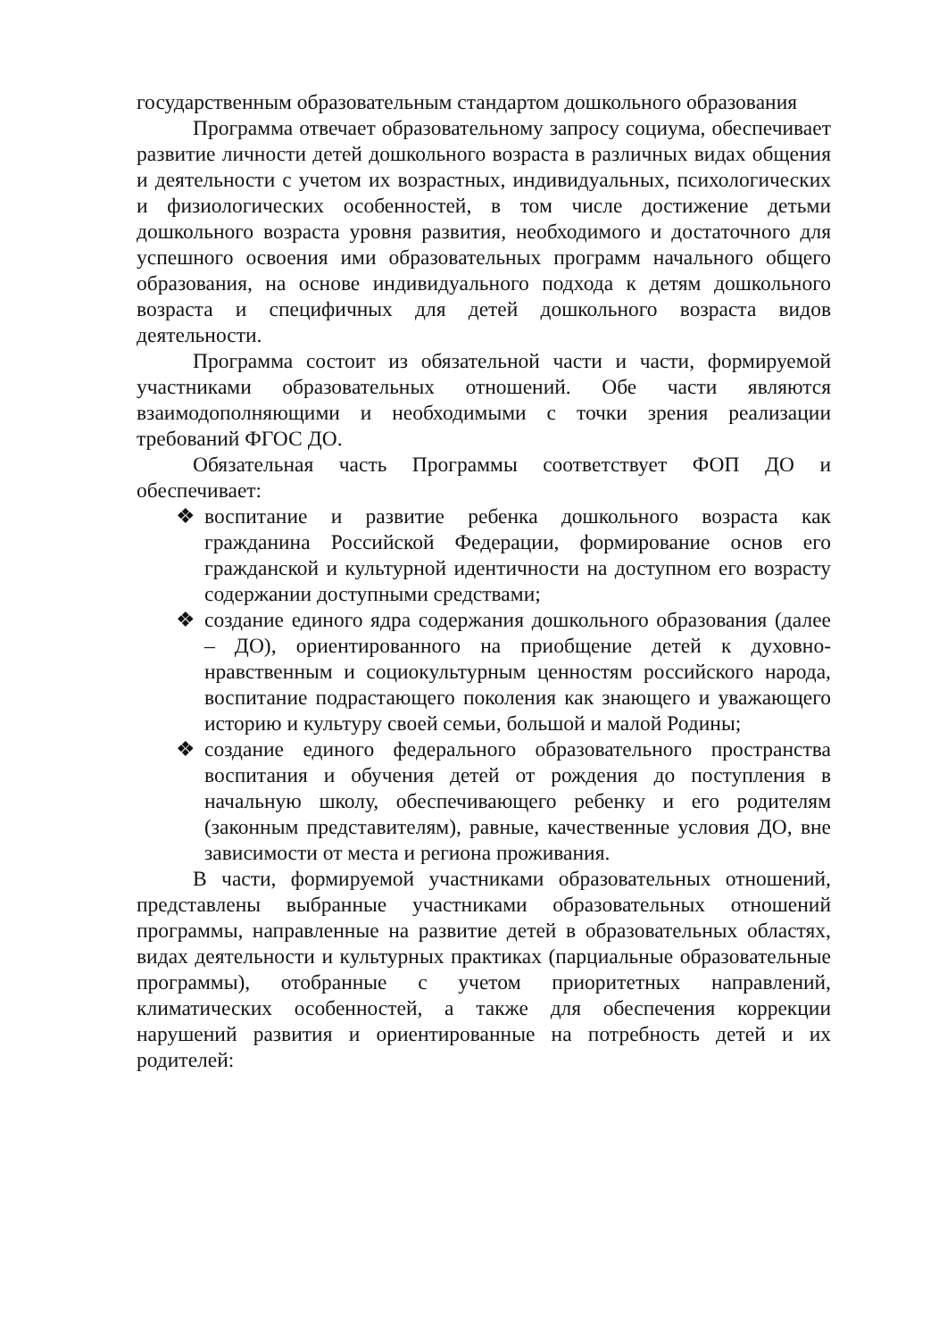государственным образовательным стандартом дошкольного образования
Программа отвечает образовательному запросу социума, обеспечивает развитие личности детей дошкольного возраста в различных видах общения и деятельности с учетом их возрастных, индивидуальных, психологических и физиологических особенностей, в том числе достижение детьми дошкольного возраста уровня развития, необходимого и достаточного для успешного освоения ими образовательных программ начального общего образования, на основе индивидуального подхода к детям дошкольного возраста и специфичных для детей дошкольного возраста видов деятельности.
Программа состоит из обязательной части и части, формируемой участниками образовательных отношений. Обе части являются взаимодополняющими и необходимыми с точки зрения реализации требований ФГОС ДО.
Обязательная часть Программы соответствует ФОП ДО и обеспечивает:
❖ воспитание и развитие ребенка дошкольного возраста как гражданина Российской Федерации, формирование основ его гражданской и культурной идентичности на доступном его возрасту содержании доступными средствами;
❖ создание единого ядра содержания дошкольного образования (далее – ДО), ориентированного на приобщение детей к духовно-нравственным и социокультурным ценностям российского народа, воспитание подрастающего поколения как знающего и уважающего историю и культуру своей семьи, большой и малой Родины;
❖ создание единого федерального образовательного пространства воспитания и обучения детей от рождения до поступления в начальную школу, обеспечивающего ребенку и его родителям (законным представителям), равные, качественные условия ДО, вне зависимости от места и региона проживания.
В части, формируемой участниками образовательных отношений, представлены выбранные участниками образовательных отношений программы, направленные на развитие детей в образовательных областях, видах деятельности и культурных практиках (парциальные образовательные программы), отобранные с учетом приоритетных направлений, климатических особенностей, а также для обеспечения коррекции нарушений развития и ориентированные на потребность детей и их родителей: